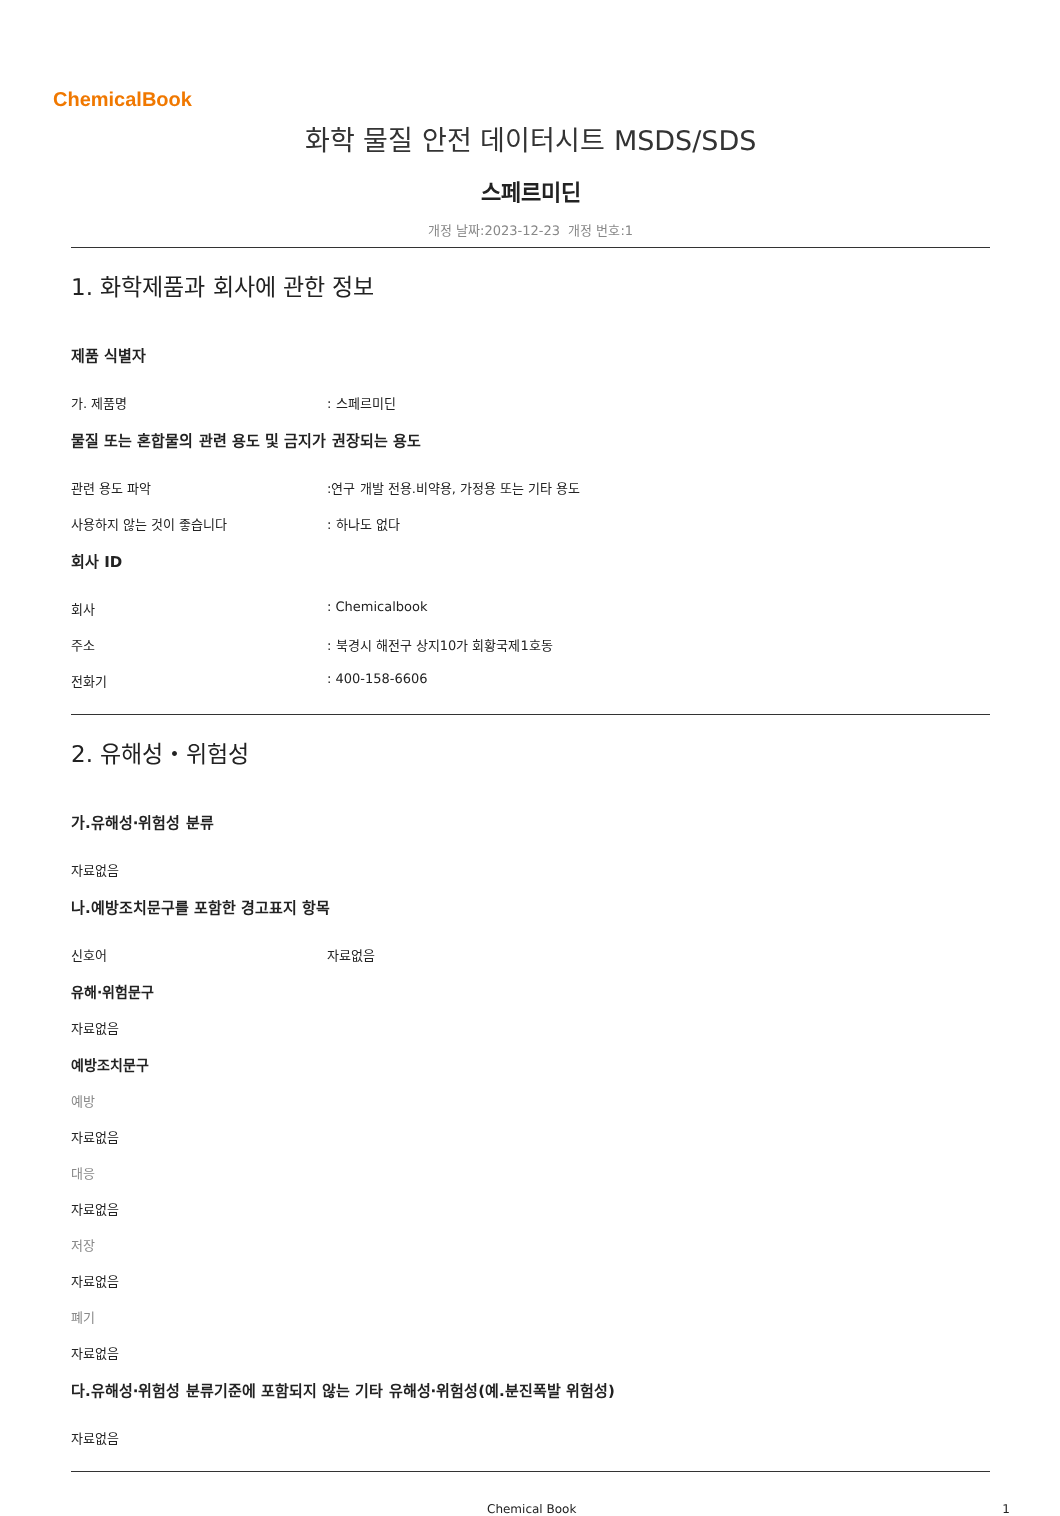ChemicalBook
화학 물질 안전 데이터시트 MSDS/SDS
스페르미딘
개정 날짜:2023-12-23 개정 번호:1
1. 화학제품과 회사에 관한 정보
제품 식별자
가. 제품명: 스페르미딘
물질 또는 혼합물의 관련 용도 및 금지가 권장되는 용도
관련 용도 파악:연구 개발 전용.비약용, 가정용 또는 기타 용도
사용하지 않는 것이 좋습니다: 하나도 없다
회사 ID
회사: Chemicalbook
주소: 북경시 해전구 상지10가 회황국제1호동
전화기: 400-158-6606
2. 유해성・위험성
가.유해성·위험성 분류
자료없음
나.예방조치문구를 포함한 경고표지 항목
신호어 자료없음
유해·위험문구
자료없음
예방조치문구
예방
자료없음
대응
자료없음
저장
자료없음
폐기
자료없음
다.유해성·위험성 분류기준에 포함되지 않는 기타 유해성·위험성(예.분진폭발 위험성)
자료없음
Chemical Book 1